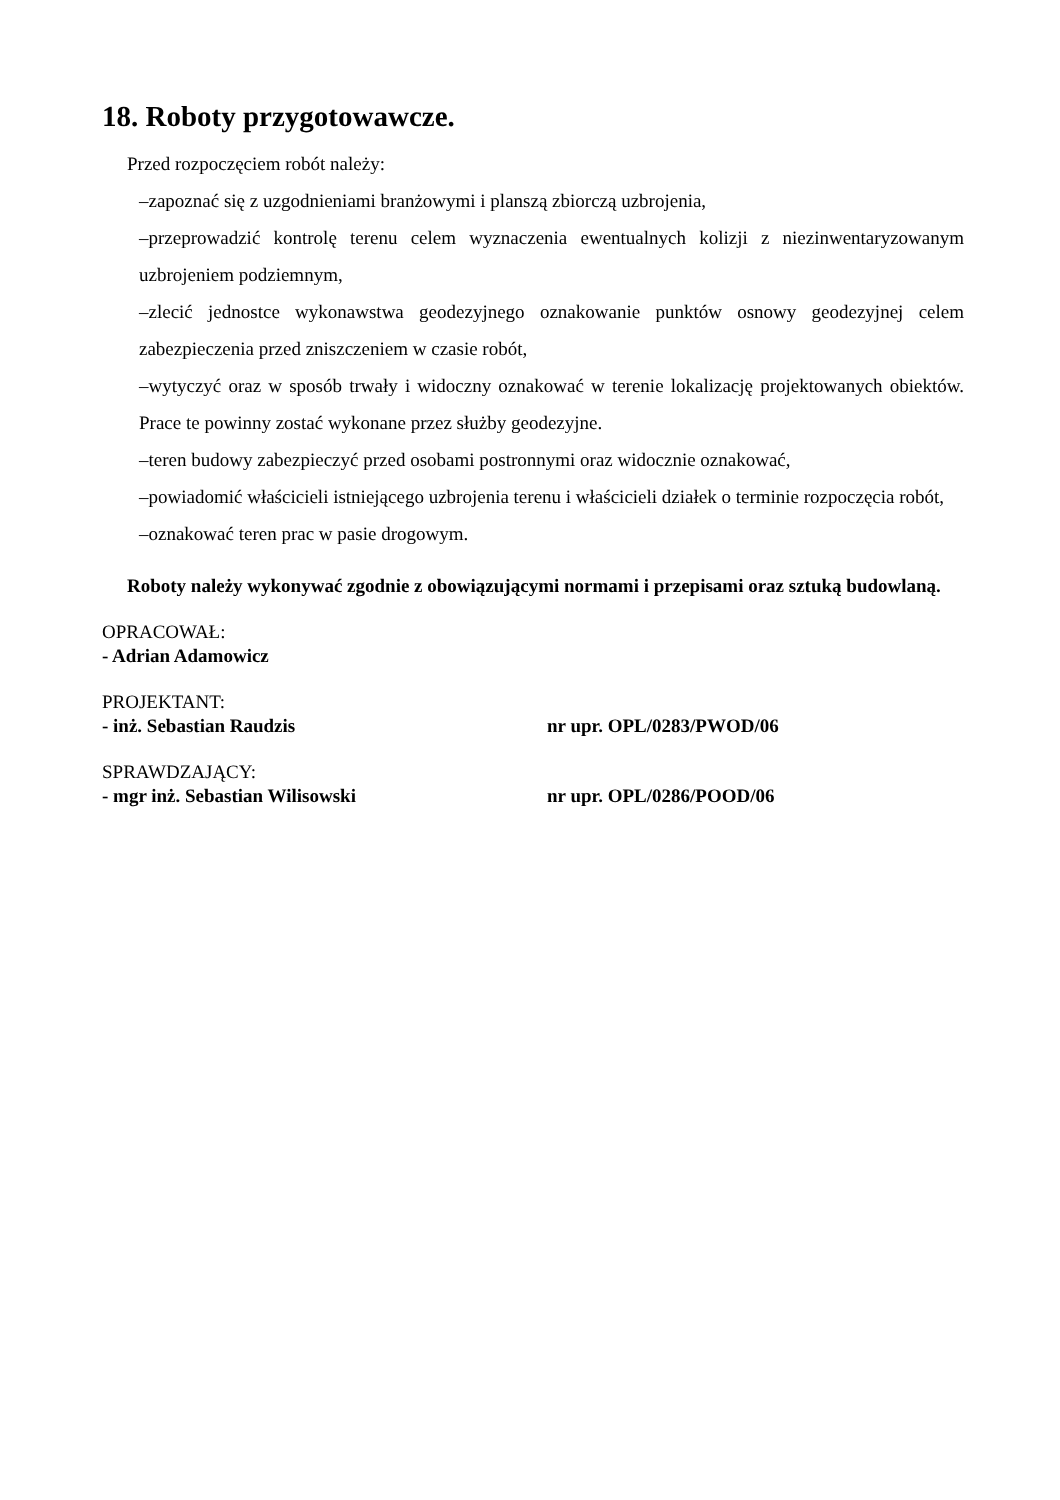18. Roboty przygotowawcze.
Przed rozpoczęciem robót należy:
–zapoznać się z uzgodnieniami branżowymi i planszą zbiorczą uzbrojenia,
–przeprowadzić kontrolę terenu celem wyznaczenia ewentualnych kolizji z niezinwentaryzowanym uzbrojeniem podziemnym,
–zlecić jednostce wykonawstwa geodezyjnego oznakowanie punktów osnowy geodezyjnej celem zabezpieczenia przed zniszczeniem w czasie robót,
–wytyczyć oraz w sposób trwały i widoczny oznakować w terenie lokalizację projektowanych obiektów. Prace te powinny zostać wykonane przez służby geodezyjne.
–teren budowy zabezpieczyć przed osobami postronnymi oraz widocznie oznakować,
–powiadomić właścicieli istniejącego uzbrojenia terenu i właścicieli działek o terminie rozpoczęcia robót,
–oznakować teren prac w pasie drogowym.
Roboty należy wykonywać zgodnie z obowiązującymi normami i przepisami oraz sztuką budowlaną.
OPRACOWAŁ:
- Adrian Adamowicz
PROJEKTANT:
- inż. Sebastian Raudzis nr upr. OPL/0283/PWOD/06
SPRAWDZAJĄCY:
- mgr inż. Sebastian Wilisowski nr upr. OPL/0286/POOD/06